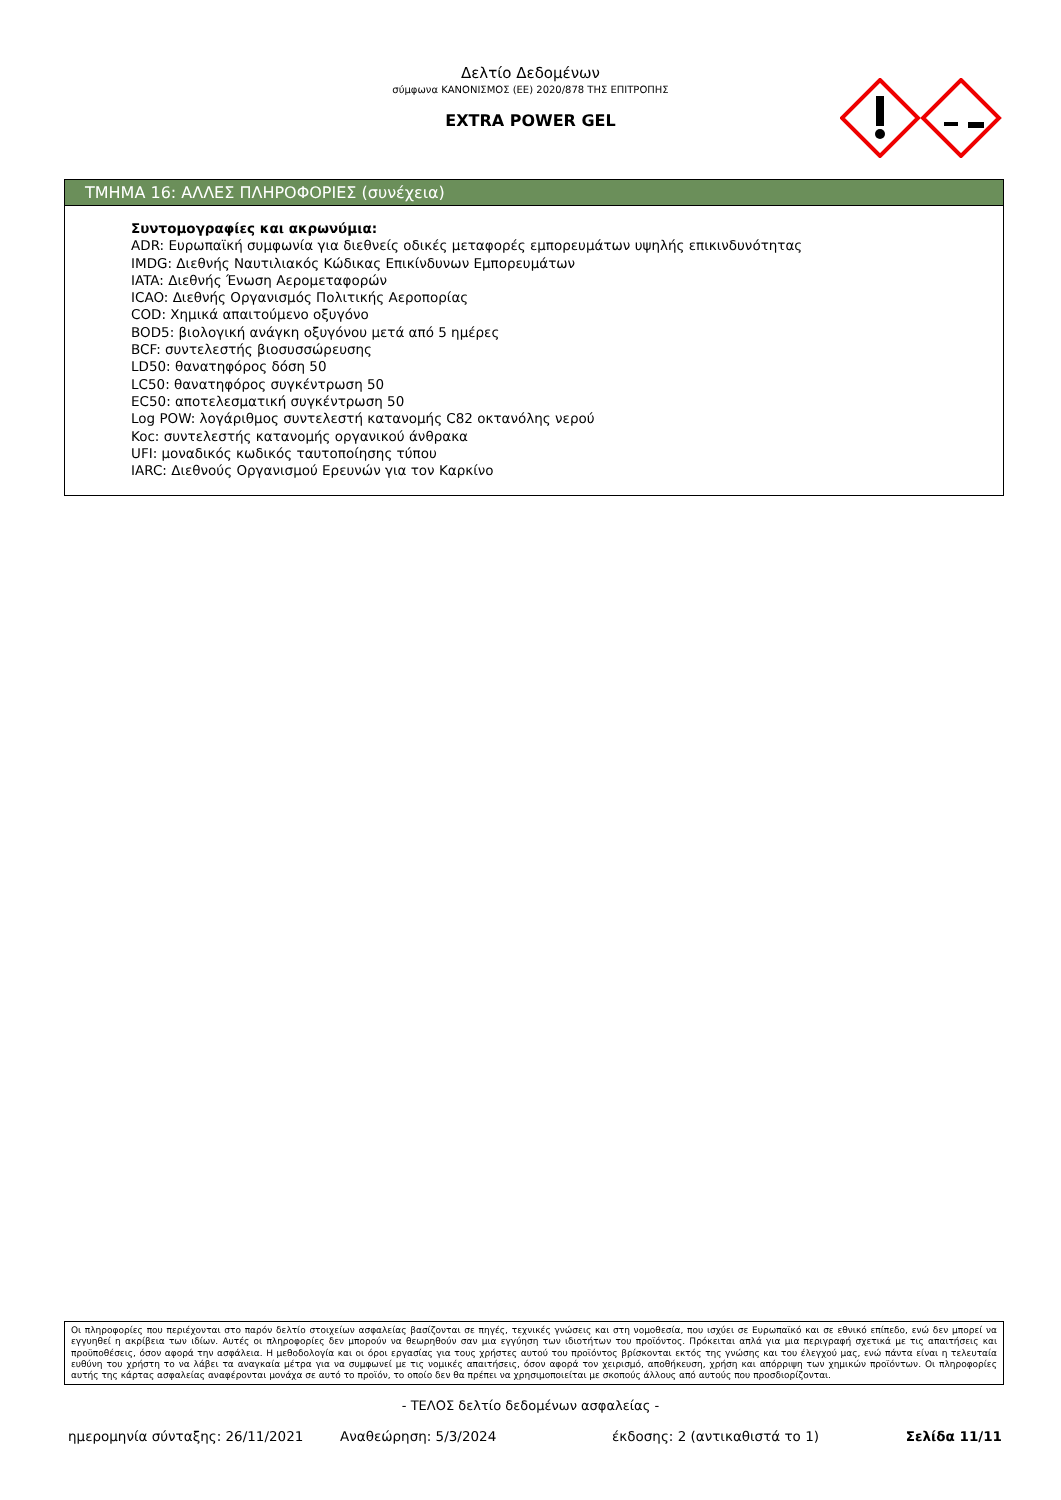Δελτίο Δεδομένων
σύμφωνα ΚΑΝΟΝΙΣΜΟΣ (ΕΕ) 2020/878 ΤΗΣ ΕΠΙΤΡΟΠΗΣ
EXTRA POWER GEL
ΤΜΗΜΑ 16: ΑΛΛΕΣ ΠΛΗΡΟΦΟΡΙΕΣ (συνέχεια)
Συντομογραφίες και ακρωνύμια:
ADR: Ευρωπαϊκή συμφωνία για διεθνείς οδικές μεταφορές εμπορευμάτων υψηλής επικινδυνότητας
IMDG: Διεθνής Ναυτιλιακός Κώδικας Επικίνδυνων Εμπορευμάτων
IATA: Διεθνής Ένωση Αερομεταφορών
ICAO: Διεθνής Οργανισμός Πολιτικής Αεροπορίας
COD: Χημικά απαιτούμενο οξυγόνο
BOD5: βιολογική ανάγκη οξυγόνου μετά από 5 ημέρες
BCF: συντελεστής βιοσυσσώρευσης
LD50: θανατηφόρος δόση 50
LC50: θανατηφόρος συγκέντρωση 50
EC50: αποτελεσματική συγκέντρωση 50
Log POW: λογάριθμος συντελεστή κατανομής C82 οκτανόλης νερού
Koc: συντελεστής κατανομής οργανικού άνθρακα
UFI: μοναδικός κωδικός ταυτοποίησης τύπου
IARC: Διεθνούς Οργανισμού Ερευνών για τον Καρκίνο
Οι πληροφορίες που περιέχονται στο παρόν δελτίο στοιχείων ασφαλείας βασίζονται σε πηγές, τεχνικές γνώσεις και στη νομοθεσία, που ισχύει σε Ευρωπαϊκό και σε εθνικό επίπεδο, ενώ δεν μπορεί να εγγυηθεί η ακρίβεια των ιδίων. Αυτές οι πληροφορίες δεν μπορούν να θεωρηθούν σαν μια εγγύηση των ιδιοτήτων του προϊόντος. Πρόκειται απλά για μια περιγραφή σχετικά με τις απαιτήσεις και προϋποθέσεις, όσον αφορά την ασφάλεια. Η μεθοδολογία και οι όροι εργασίας για τους χρήστες αυτού του προϊόντος βρίσκονται εκτός της γνώσης και του έλεγχού μας, ενώ πάντα είναι η τελευταία ευθύνη του χρήστη το να λάβει τα αναγκαία μέτρα για να συμφωνεί με τις νομικές απαιτήσεις, όσον αφορά τον χειρισμό, αποθήκευση, χρήση και απόρριψη των χημικών προϊόντων. Οι πληροφορίες αυτής της κάρτας ασφαλείας αναφέρονται μονάχα σε αυτό το προϊόν, το οποίο δεν θα πρέπει να χρησιμοποιείται με σκοπούς άλλους από αυτούς που προσδιορίζονται.
- ΤΕΛΟΣ δελτίο δεδομένων ασφαλείας -
ημερομηνία σύνταξης: 26/11/2021 Αναθεώρηση: 5/3/2024 έκδοσης: 2 (αντικαθιστά το 1) Σελίδα 11/11